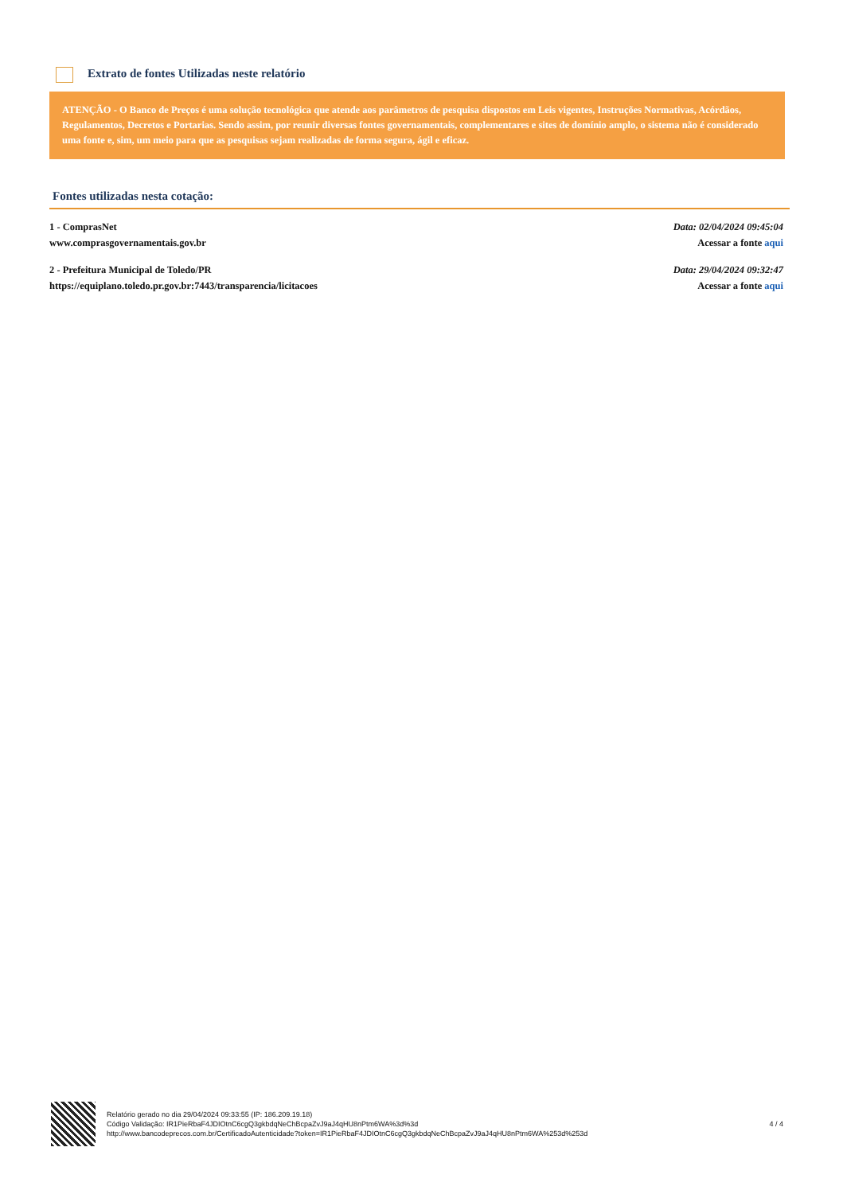Extrato de fontes Utilizadas neste relatório
ATENÇÃO - O Banco de Preços é uma solução tecnológica que atende aos parâmetros de pesquisa dispostos em Leis vigentes, Instruções Normativas, Acórdãos, Regulamentos, Decretos e Portarias. Sendo assim, por reunir diversas fontes governamentais, complementares e sites de domínio amplo, o sistema não é considerado uma fonte e, sim, um meio para que as pesquisas sejam realizadas de forma segura, ágil e eficaz.
Fontes utilizadas nesta cotação:
1 - ComprasNet
www.comprasgovernamentais.gov.br
Data: 02/04/2024 09:45:04
Acessar a fonte aqui
2 - Prefeitura Municipal de Toledo/PR
https://equiplano.toledo.pr.gov.br:7443/transparencia/licitacoes
Data: 29/04/2024 09:32:47
Acessar a fonte aqui
Relatório gerado no dia 29/04/2024 09:33:55 (IP: 186.209.19.18)
Código Validação: IR1PieRbaF4JDIOtnC6cgQ3gkbdqNeChBcpaZvJ9aJ4qHU8nPtm6WA%3d%3d
http://www.bancodeprecos.com.br/CertificadoAutenticidade?token=IR1PieRbaF4JDIOtnC6cgQ3gkbdqNeChBcpaZvJ9aJ4qHU8nPtm6WA%253d%253d
4 / 4